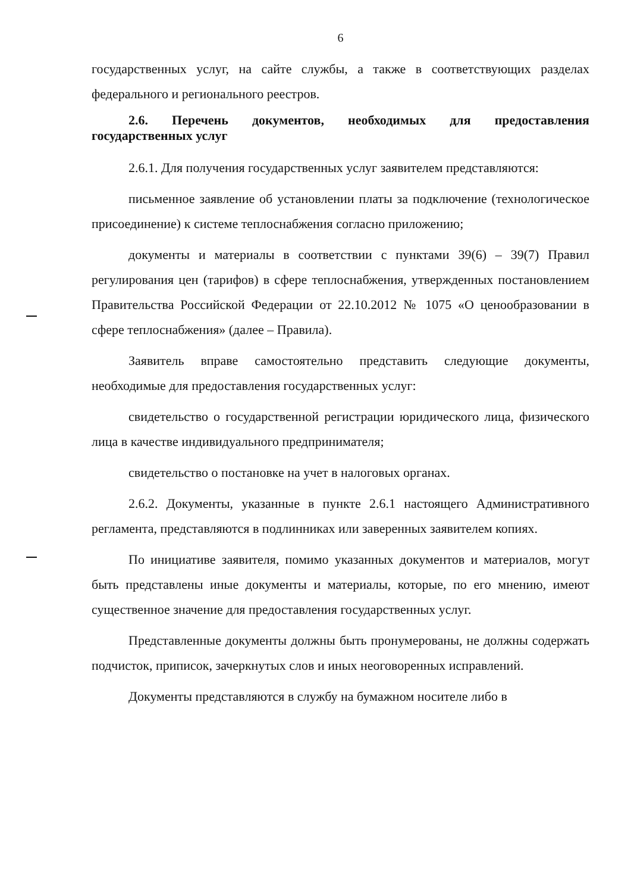6
государственных услуг, на сайте службы, а также в соответствующих разделах федерального и регионального реестров.
2.6. Перечень документов, необходимых для предоставления государственных услуг
2.6.1. Для получения государственных услуг заявителем представляются:
письменное заявление об установлении платы за подключение (технологическое присоединение) к системе теплоснабжения согласно приложению;
документы и материалы в соответствии с пунктами 39(6) – 39(7) Правил регулирования цен (тарифов) в сфере теплоснабжения, утвержденных постановлением Правительства Российской Федерации от 22.10.2012 № 1075 «О ценообразовании в сфере теплоснабжения» (далее – Правила).
Заявитель вправе самостоятельно представить следующие документы, необходимые для предоставления государственных услуг:
свидетельство о государственной регистрации юридического лица, физического лица в качестве индивидуального предпринимателя;
свидетельство о постановке на учет в налоговых органах.
2.6.2. Документы, указанные в пункте 2.6.1 настоящего Административного регламента, представляются в подлинниках или заверенных заявителем копиях.
По инициативе заявителя, помимо указанных документов и материалов, могут быть представлены иные документы и материалы, которые, по его мнению, имеют существенное значение для предоставления государственных услуг.
Представленные документы должны быть пронумерованы, не должны содержать подчисток, приписок, зачеркнутых слов и иных неоговоренных исправлений.
Документы представляются в службу на бумажном носителе либо в